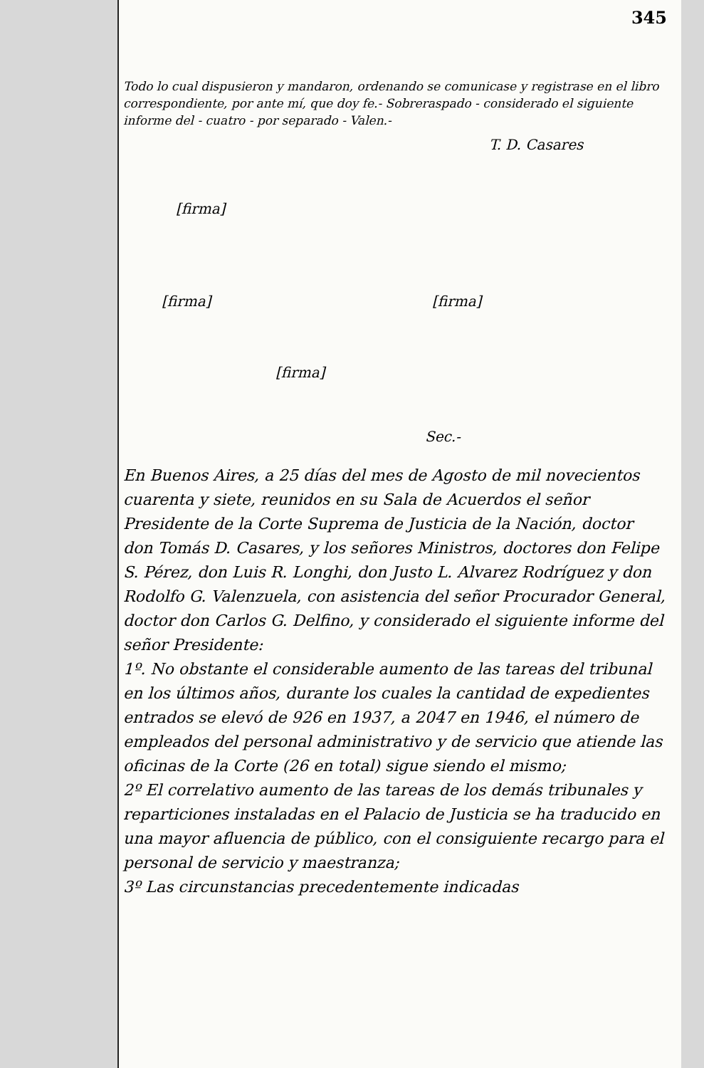345
Todo lo cual dispusieron y mandaron, ordenando se comunicase y registrase en el libro correspondiente, por ante mí, que doy fe.- Sobreraspado - considerado el siguiente informe del - cuatro - por separado - Valen.-
T. D. Casares
[firma]
[firma] [firma]
[firma]
Sec.-
En Buenos Aires, a 25 días del mes de Agosto de mil novecientos cuarenta y siete, reunidos en su Sala de Acuerdos el señor Presidente de la Corte Suprema de Justicia de la Nación, doctor don Tomás D. Casares, y los señores Ministros, doctores don Felipe S. Pérez, don Luis R. Longhi, don Justo L. Alvarez Rodríguez y don Rodolfo G. Valenzuela, con asistencia del señor Procurador General, doctor don Carlos G. Delfino, y considerado el siguiente informe del señor Presidente:
1º. No obstante el considerable aumento de las tareas del tribunal en los últimos años, durante los cuales la cantidad de expedientes entrados se elevó de 926 en 1937, a 2047 en 1946, el número de empleados del personal administrativo y de servicio que atiende las oficinas de la Corte (26 en total) sigue siendo el mismo;
2º El correlativo aumento de las tareas de los demás tribunales y reparticiones instaladas en el Palacio de Justicia se ha traducido en una mayor afluencia de público, con el consiguiente recargo para el personal de servicio y maestranza;
3º Las circunstancias precedentemente indicadas